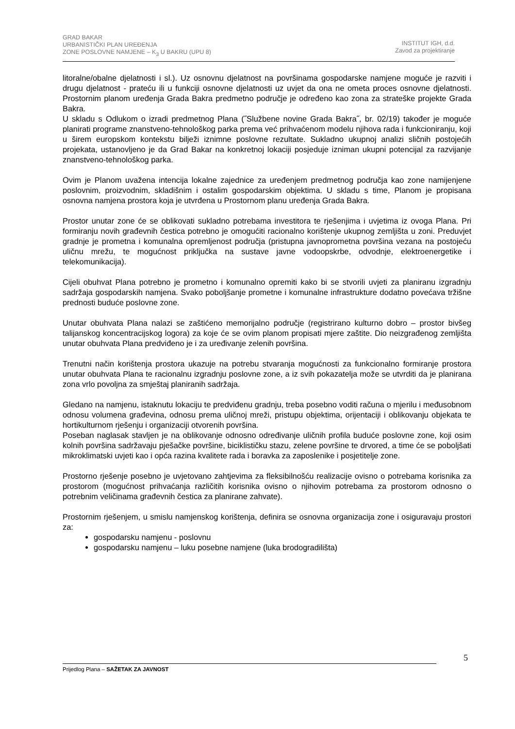GRAD BAKAR
URBANISTIČKI PLAN UREĐENJA
ZONE POSLOVNE NAMJENE – K<sub>3</sub> U BAKRU (UPU 8)
INSTITUT IGH, d.d.
Zavod za projektiranje
litoralne/obalne djelatnosti i sl.). Uz osnovnu djelatnost na površinama gospodarske namjene moguće je razviti i drugu djelatnost - prateću ili u funkciji osnovne djelatnosti uz uvjet da ona ne ometa proces osnovne djelatnosti. Prostornim planom uređenja Grada Bakra predmetno područje je određeno kao zona za strateške projekte Grada Bakra.
U skladu s Odlukom o izradi predmetnog Plana (˝Službene novine Grada Bakra˝, br. 02/19) također je moguće planirati programe znanstveno-tehnološkog parka prema već prihvaćenom modelu njihova rada i funkcioniranju, koji u širem europskom kontekstu bilježi iznimne poslovne rezultate. Sukladno ukupnoj analizi sličnih postojećih projekata, ustanovljeno je da Grad Bakar na konkretnoj lokaciji posjeduje izniman ukupni potencijal za razvijanje znanstveno-tehnološkog parka.
Ovim je Planom uvažena intencija lokalne zajednice za uređenjem predmetnog područja kao zone namijenjene poslovnim, proizvodnim, skladišnim i ostalim gospodarskim objektima. U skladu s time, Planom je propisana osnovna namjena prostora koja je utvrđena u Prostornom planu uređenja Grada Bakra.
Prostor unutar zone će se oblikovati sukladno potrebama investitora te rješenjima i uvjetima iz ovoga Plana. Pri formiranju novih građevnih čestica potrebno je omogućiti racionalno korištenje ukupnog zemljišta u zoni. Preduvjet gradnje je prometna i komunalna opremljenost područja (pristupna javnoprometna površina vezana na postojeću uličnu mrežu, te mogućnost priključka na sustave javne vodoopskrbe, odvodnje, elektroenergetike i telekomunikacija).
Cijeli obuhvat Plana potrebno je prometno i komunalno opremiti kako bi se stvorili uvjeti za planiranu izgradnju sadržaja gospodarskih namjena. Svako poboljšanje prometne i komunalne infrastrukture dodatno povećava tržišne prednosti buduće poslovne zone.
Unutar obuhvata Plana nalazi se zaštićeno memorijalno područje (registrirano kulturno dobro – prostor bivšeg talijanskog koncentracijskog logora) za koje će se ovim planom propisati mjere zaštite. Dio neizgrađenog zemljišta unutar obuhvata Plana predviđeno je i za uređivanje zelenih površina.
Trenutni način korištenja prostora ukazuje na potrebu stvaranja mogućnosti za funkcionalno formiranje prostora unutar obuhvata Plana te racionalnu izgradnju poslovne zone, a iz svih pokazatelja može se utvrditi da je planirana zona vrlo povoljna za smještaj planiranih sadržaja.
Gledano na namjenu, istaknutu lokaciju te predviđenu gradnju, treba posebno voditi računa o mjerilu i međusobnom odnosu volumena građevina, odnosu prema uličnoj mreži, pristupu objektima, orijentaciji i oblikovanju objekata te hortikulturnom rješenju i organizaciji otvorenih površina.
Poseban naglasak stavljen je na oblikovanje odnosno određivanje uličnih profila buduće poslovne zone, koji osim kolnih površina sadržavaju pješačke površine, biciklističku stazu, zelene površine te drvored, a time će se poboljšati mikroklimatski uvjeti kao i opća razina kvalitete rada i boravka za zaposlenike i posjetitelje zone.
Prostorno rješenje posebno je uvjetovano zahtjevima za fleksibilnošću realizacije ovisno o potrebama korisnika za prostorom (mogućnost prihvaćanja različitih korisnika ovisno o njihovim potrebama za prostorom odnosno o potrebnim veličinama građevnih čestica za planirane zahvate).
Prostornim rješenjem, u smislu namjenskog korištenja, definira se osnovna organizacija zone i osiguravaju prostori za:
gospodarsku namjenu - poslovnu
gospodarsku namjenu – luku posebne namjene (luka brodogradilišta)
5
Prijedlog Plana – SAŽETAK ZA JAVNOST